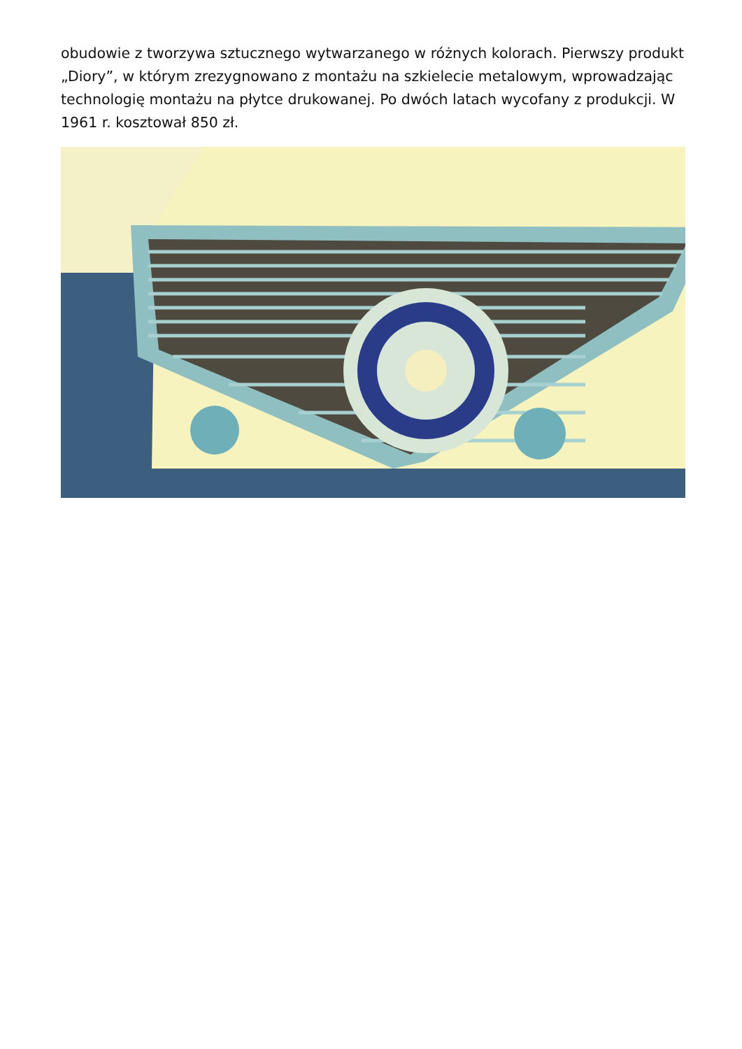obudowie z tworzywa sztucznego wytwarzanego w różnych kolorach. Pierwszy produkt „Diory”, w którym zrezygnowano z montażu na szkielecie metalowym, wprowadzając technologię montażu na płytce drukowanej. Po dwóch latach wycofany z produkcji. W 1961 r. kosztował 850 zł.